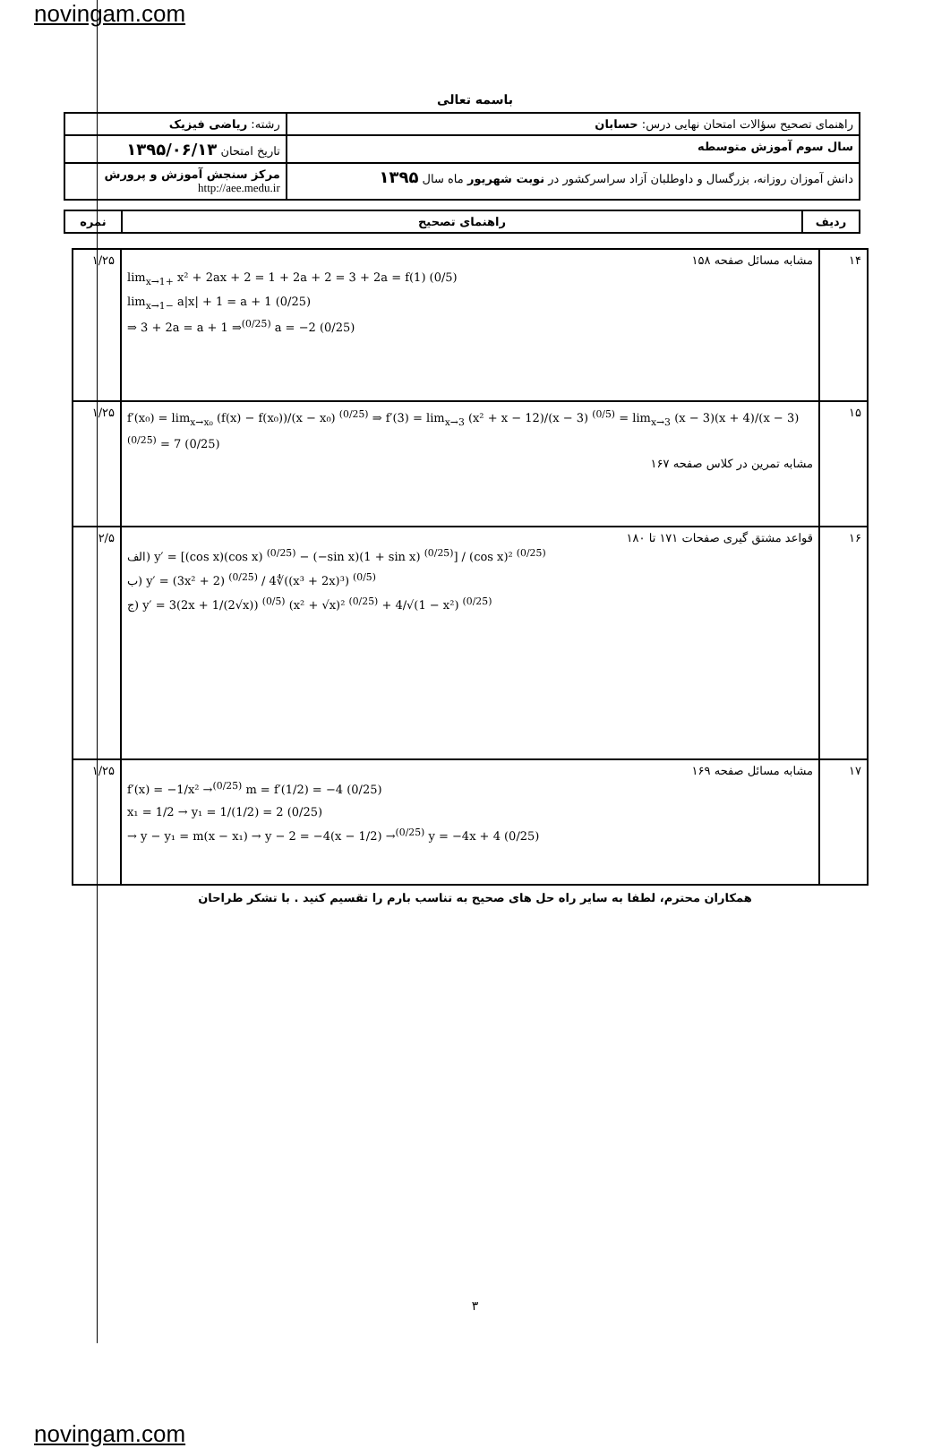novingam.com
باسمه تعالی
| راهنمای تصحیح سؤالات امتحان نهایی درس: حسابان | رشته: ریاضی فیزیک |
| سال سوم آموزش متوسطه | تاریخ امتحان ۱۳۹۵/۰۶/۱۳ |
| دانش آموزان روزانه، بزرگسال و داوطلبان آزاد سراسرکشور در نوبت شهریور ماه سال ۱۳۹۵ | مرکز سنجش آموزش و پرورش http://aee.medu.ir |
| ردیف | راهنمای تصحیح | نمره |
| --- | --- | --- |
| ۱۴ | مشابه مسائل صفحه ۱۵۸ lim<sub>x→1+</sub> x² + 2ax + 2 = 1 + 2a + 2 = 3 + 2a = f(1) (0/5) lim<sub>x→1−</sub> a/x/ + 1 = a + 1 (0/25) ⇒ 3 + 2a = a + 1 ⇒<sup>(0/25)</sup> a = −2 (0/25) | ۱/۲۵ |
| ۱۵ | f′(x₀) = lim<sub>x→x₀</sub> (f(x) − f(x₀))/(x − x₀) <sup>(0/25)</sup> ⇒ f′(3) = lim<sub>x→3</sub> (x² + x − 12)/(x − 3) <sup>(0/5)</sup> = lim<sub>x→3</sub> (x − 3)(x + 4)/(x − 3) <sup>(0/25)</sup> = 7 (0/25) مشابه تمرین در کلاس صفحه ۱۶۷ | ۱/۲۵ |
| ۱۶ | قواعد مشتق گیری صفحات ۱۷۱ تا ۱۸۰ الف) y′ = [(cos x)(cos x) <sup>(0/25)</sup> − (−sin x)(1 + sin x) <sup>(0/25)</sup>] / (cos x)² <sup>(0/25)</sup> ب) y′ = (3x² + 2) <sup>(0/25)</sup> / 4∜((x³ + 2x)³) <sup>(0/5)</sup> ج) y′ = 3(2x + 1/(2√x)) <sup>(0/5)</sup> (x² + √x)² <sup>(0/25)</sup> + 4/√(1 − x²) <sup>(0/25)</sup> | ۲/۵ |
| ۱۷ | مشابه مسائل صفحه ۱۶۹ f′(x) = −1/x² →<sup>(0/25)</sup> m = f′(1/2) = −4 (0/25) x₁ = 1/2 → y₁ = 1/(1/2) = 2 (0/25) → y − y₁ = m(x − x₁) → y − 2 = −4(x − 1/2) →<sup>(0/25)</sup> y = −4x + 4 (0/25) | ۱/۲۵ |
همکاران محترم، لطفا به سایر راه حل های صحیح به تناسب بارم را تقسیم کنید . با تشکر طراحان
۳
novingam.com